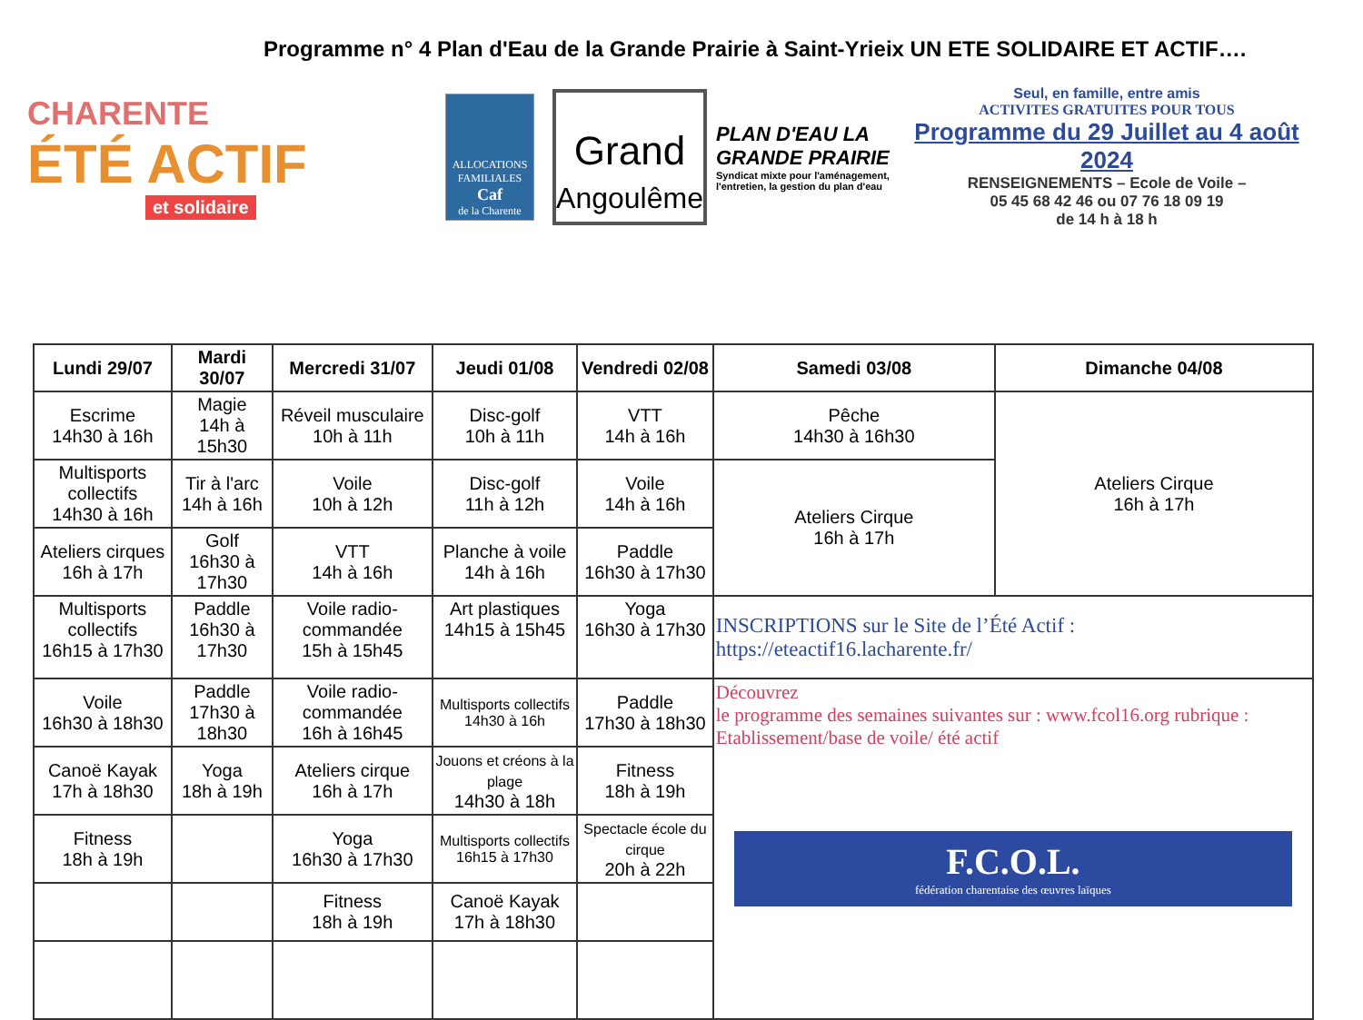Programme n° 4 Plan d'Eau de la Grande Prairie à Saint-Yrieix UN ETE SOLIDAIRE ET ACTIF….
CHARENTE
ÉTÉ ACTIF
et solidaire
ALLOCATIONS FAMILIALES
Caf
de la Charente
Grand
Angoulême
PLAN D'EAU LA GRANDE PRAIRIE
Syndicat mixte pour l'aménagement, l'entretien, la gestion du plan d'eau
Seul, en famille, entre amis
ACTIVITES GRATUITES POUR TOUS
Programme du 29 Juillet au 4 août 2024
RENSEIGNEMENTS – Ecole de Voile –
05 45 68 42 46 ou 07 76 18 09 19
de 14 h à 18 h
| Lundi 29/07 | Mardi 30/07 | Mercredi 31/07 | Jeudi 01/08 | Vendredi 02/08 | Samedi 03/08 | Dimanche 04/08 |
| --- | --- | --- | --- | --- | --- | --- |
| Escrime 14h30 à 16h | Magie 14h à 15h30 | Réveil musculaire 10h à 11h | Disc-golf 10h à 11h | VTT 14h à 16h | Pêche 14h30 à 16h30 | Ateliers Cirque 16h à 17h |
| Multisports collectifs 14h30 à 16h | Tir à l'arc 14h à 16h | Voile 10h à 12h | Disc-golf 11h à 12h | Voile 14h à 16h | Ateliers Cirque 16h à 17h | |
| Ateliers cirques 16h à 17h | Golf 16h30 à 17h30 | VTT 14h à 16h | Planche à voile 14h à 16h | Paddle 16h30 à 17h30 | | |
| Multisports collectifs 16h15 à 17h30 | Paddle 16h30 à 17h30 | Voile radio-commandée 15h à 15h45 | Art plastiques 14h15 à 15h45 | Yoga 16h30 à 17h30 | INSCRIPTIONS sur le Site de l’Été Actif : https://eteactif16.lacharente.fr/ | |
| Voile 16h30 à 18h30 | Paddle 17h30 à 18h30 | Voile radio-commandée 16h à 16h45 | Multisports collectifs 14h30 à 16h | Paddle 17h30 à 18h30 | Découvrez le programme des semaines suivantes sur : www.fcol16.org rubrique : Etablissement/base de voile/ été actif F.C.O.L. fédération charentaise des œuvres laïques | |
| Canoë Kayak 17h à 18h30 | Yoga 18h à 19h | Ateliers cirque 16h à 17h | Jouons et créons à la plage 14h30 à 18h | Fitness 18h à 19h | | |
| Fitness 18h à 19h | | Yoga 16h30 à 17h30 | Multisports collectifs 16h15 à 17h30 | Spectacle école du cirque 20h à 22h | | |
| | | Fitness 18h à 19h | Canoë Kayak 17h à 18h30 | | | |